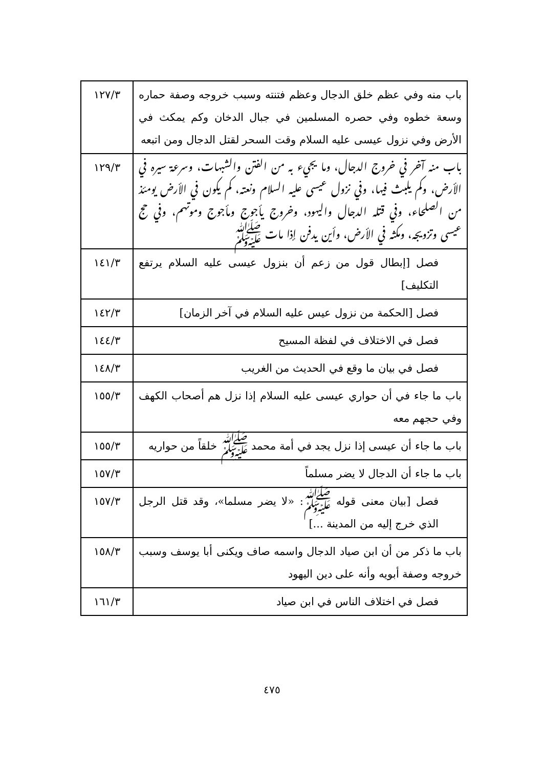| باب منه وفي عظم خلق الدجال وعظم فتنته وسبب خروجه وصفة حماره وسعة خطوه وفي حصره المسلمين في جبال الدخان وكم يمكث في الأرض وفي نزول عيسى عليه السلام وقت السحر لقتل الدجال ومن اتبعه | ١٢٧/٣ |
| باب منه آخر في خروج الدجال، وما يجيء به من الفتن والشبهات، وسرعة سيره في الأرض، وكم يلبث فيها، وفي نزول عيسى عليه السلام ونعته، كم يكون في الأرض يومئذ من الصلحاء، وفي قتله الدجال واليهود، وخروج يأجوج ومأجوج وموتهم، وفي حج عيسى وتزويجه، ومكثه في الأرض، وأين يدفن إذا مات ﷺ | ١٢٩/٣ |
| فصل [إبطال قول من زعم أن بنزول عيسى عليه السلام يرتفع التكليف] | ١٤١/٣ |
| فصل [الحكمة من نزول عيس عليه السلام في آخر الزمان] | ١٤٢/٣ |
| فصل في الاختلاف في لفظة المسيح | ١٤٤/٣ |
| فصل في بيان ما وقع في الحديث من الغريب | ١٤٨/٣ |
| باب ما جاء في أن حواري عيسى عليه السلام إذا نزل هم أصحاب الكهف وفي حجهم معه | ١٥٥/٣ |
| باب ما جاء أن عيسى إذا نزل يجد في أمة محمد ﷺ خلقاً من حواريه | ١٥٥/٣ |
| باب ما جاء أن الدجال لا يضر مسلماً | ١٥٧/٣ |
| فصل [بيان معنى قوله ﷺ: «لا يضر مسلما»، وقد قتل الرجل الذي خرج إليه من المدينة ...] | ١٥٧/٣ |
| باب ما ذكر من أن ابن صياد الدجال واسمه صاف ويكنى أبا يوسف وسبب خروجه وصفة أبويه وأنه على دين اليهود | ١٥٨/٣ |
| فصل في اختلاف الناس في ابن صياد | ١٦١/٣ |
٤٧٥